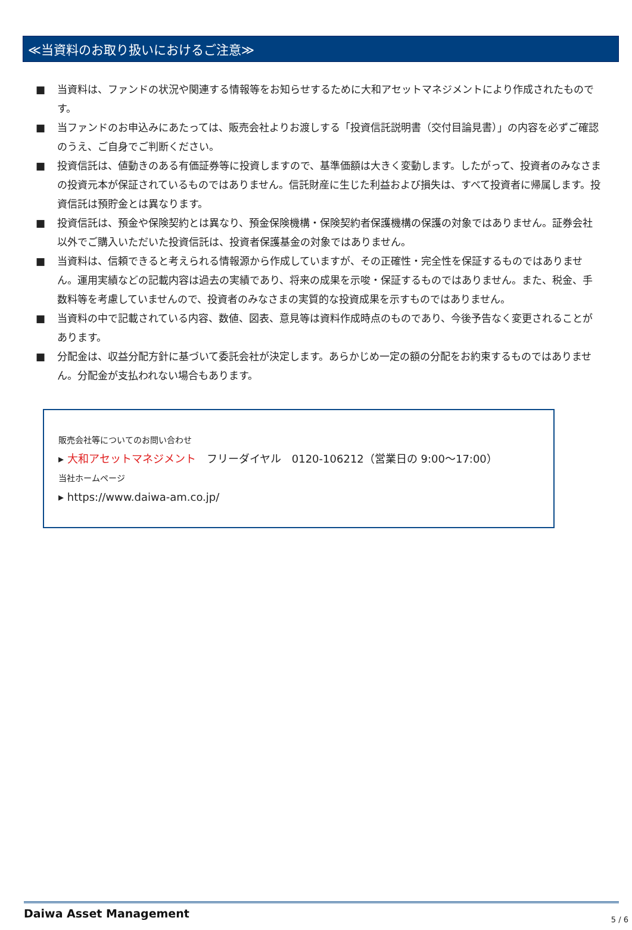≪当資料のお取り扱いにおけるご注意≫
■ 当資料は、ファンドの状況や関連する情報等をお知らせするために大和アセットマネジメントにより作成されたものです。
■ 当ファンドのお申込みにあたっては、販売会社よりお渡しする「投資信託説明書（交付目論見書）」の内容を必ずご確認のうえ、ご自身でご判断ください。
■ 投資信託は、値動きのある有価証券等に投資しますので、基準価額は大きく変動します。したがって、投資者のみなさまの投資元本が保証されているものではありません。信託財産に生じた利益および損失は、すべて投資者に帰属します。投資信託は預貯金とは異なります。
■ 投資信託は、預金や保険契約とは異なり、預金保険機構・保険契約者保護機構の保護の対象ではありません。証券会社以外でご購入いただいた投資信託は、投資者保護基金の対象ではありません。
■ 当資料は、信頼できると考えられる情報源から作成していますが、その正確性・完全性を保証するものではありません。運用実績などの記載内容は過去の実績であり、将来の成果を示唆・保証するものではありません。また、税金、手数料等を考慮していませんので、投資者のみなさまの実質的な投資成果を示すものではありません。
■ 当資料の中で記載されている内容、数値、図表、意見等は資料作成時点のものであり、今後予告なく変更されることがあります。
■ 分配金は、収益分配方針に基づいて委託会社が決定します。あらかじめ一定の額の分配をお約束するものではありません。分配金が支払われない場合もあります。
販売会社等についてのお問い合わせ
▸ 大和アセットマネジメント　フリーダイヤル　0120-106212（営業日の 9:00～17:00）
当社ホームページ
▸ https://www.daiwa-am.co.jp/
Daiwa Asset Management 5 / 6